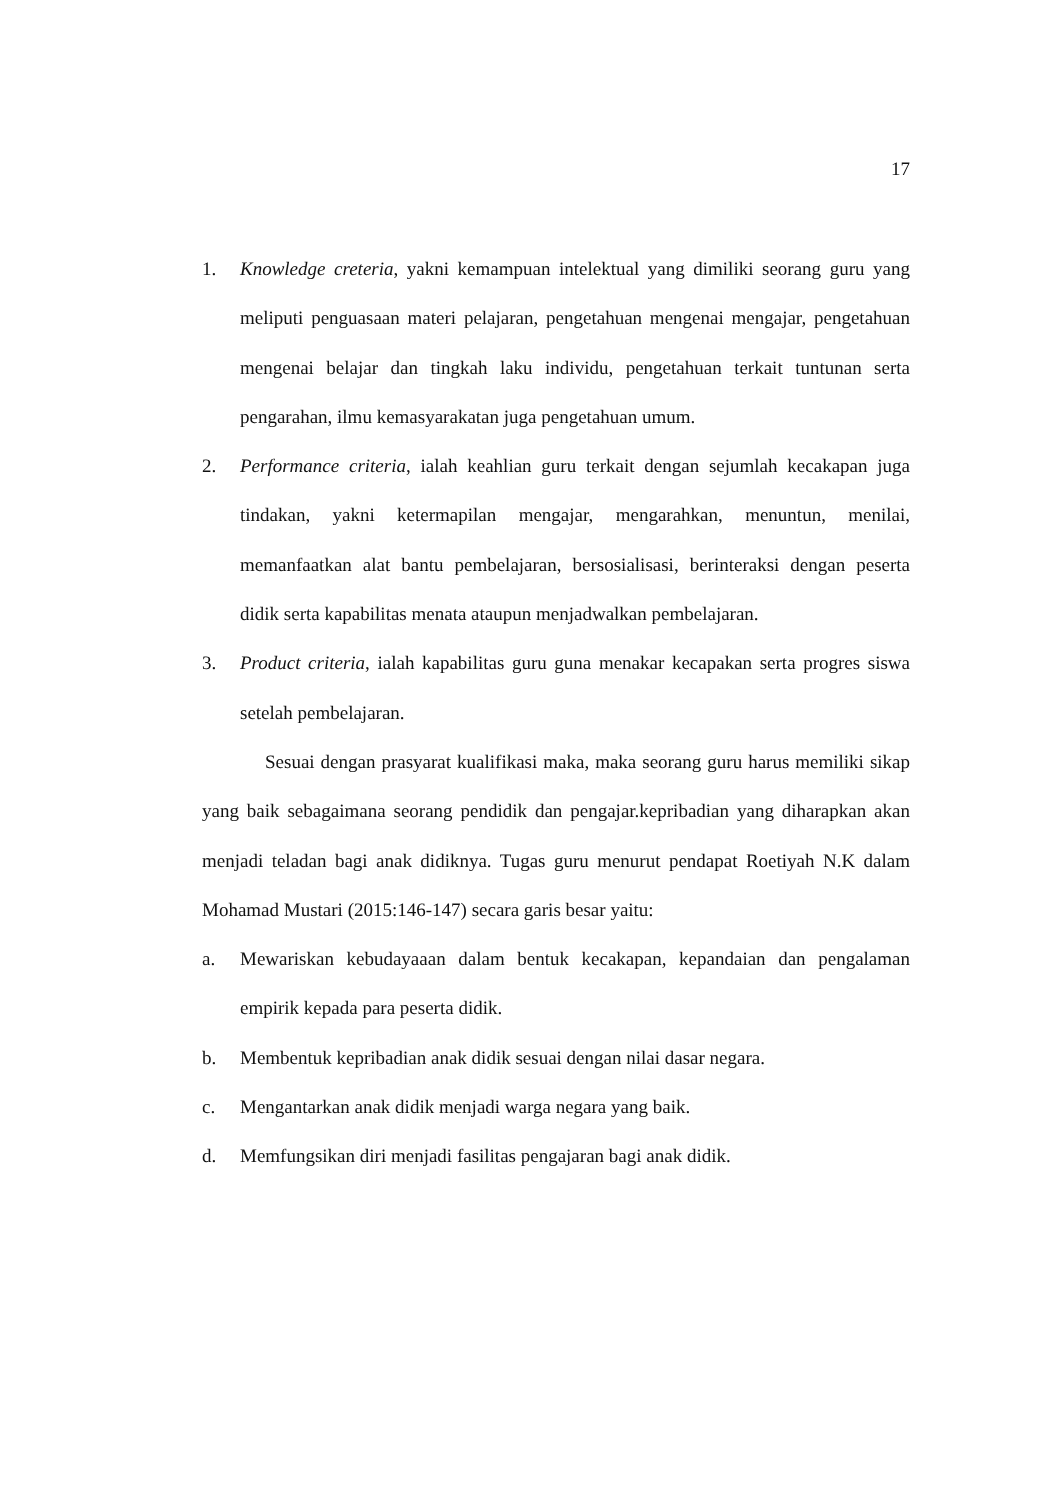17
1. Knowledge creteria, yakni kemampuan intelektual yang dimiliki seorang guru yang meliputi penguasaan materi pelajaran, pengetahuan mengenai mengajar, pengetahuan mengenai belajar dan tingkah laku individu, pengetahuan terkait tuntunan serta pengarahan, ilmu kemasyarakatan juga pengetahuan umum.
2. Performance criteria, ialah keahlian guru terkait dengan sejumlah kecakapan juga tindakan, yakni ketermapilan mengajar, mengarahkan, menuntun, menilai, memanfaatkan alat bantu pembelajaran, bersosialisasi, berinteraksi dengan peserta didik serta kapabilitas menata ataupun menjadwalkan pembelajaran.
3. Product criteria, ialah kapabilitas guru guna menakar kecapakan serta progres siswa setelah pembelajaran.
Sesuai dengan prasyarat kualifikasi maka, maka seorang guru harus memiliki sikap yang baik sebagaimana seorang pendidik dan pengajar.kepribadian yang diharapkan akan menjadi teladan bagi anak didiknya. Tugas guru menurut pendapat Roetiyah N.K dalam Mohamad Mustari (2015:146-147) secara garis besar yaitu:
a. Mewariskan kebudayaaan dalam bentuk kecakapan, kepandaian dan pengalaman empirik kepada para peserta didik.
b. Membentuk kepribadian anak didik sesuai dengan nilai dasar negara.
c. Mengantarkan anak didik menjadi warga negara yang baik.
d. Memfungsikan diri menjadi fasilitas pengajaran bagi anak didik.